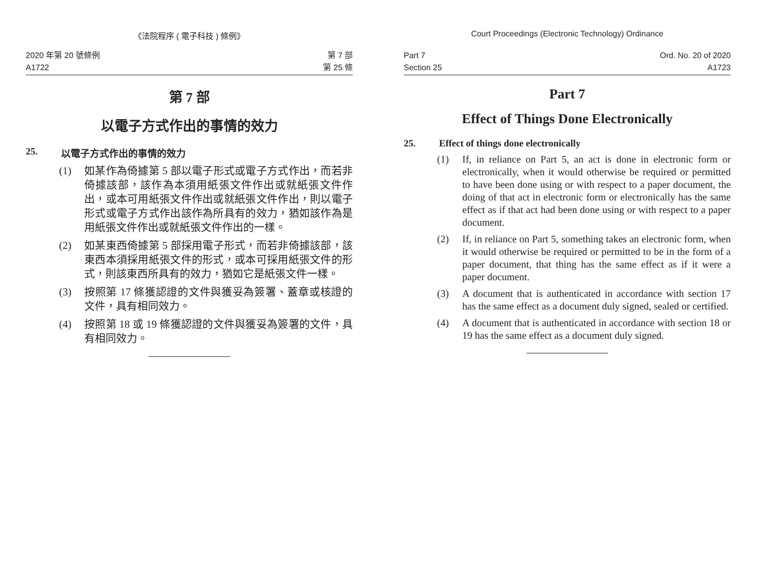《法院程序 ( 電子科技 ) 條例》
2020 年第 20 號條例
A1722
第 7 部
第 25 條
第 7 部
以電子方式作出的事情的效力
25. 以電子方式作出的事情的效力
(1) 如某作為倚據第 5 部以電子形式或電子方式作出，而若非倚據該部，該作為本須用紙張文件作出或就紙張文件作出，或本可用紙張文件作出或就紙張文件作出，則以電子形式或電子方式作出該作為所具有的效力，猶如該作為是用紙張文件作出或就紙張文件作出的一樣。
(2) 如某東西倚據第 5 部採用電子形式，而若非倚據該部，該東西本須採用紙張文件的形式，或本可採用紙張文件的形式，則該東西所具有的效力，猶如它是紙張文件一樣。
(3) 按照第 17 條獲認證的文件與獲妥為簽署、蓋章或核證的文件，具有相同效力。
(4) 按照第 18 或 19 條獲認證的文件與獲妥為簽署的文件，具有相同效力。
Court Proceedings (Electronic Technology) Ordinance
Part 7
Section 25
Ord. No. 20 of 2020
A1723
Part 7
Effect of Things Done Electronically
25. Effect of things done electronically
(1) If, in reliance on Part 5, an act is done in electronic form or electronically, when it would otherwise be required or permitted to have been done using or with respect to a paper document, the doing of that act in electronic form or electronically has the same effect as if that act had been done using or with respect to a paper document.
(2) If, in reliance on Part 5, something takes an electronic form, when it would otherwise be required or permitted to be in the form of a paper document, that thing has the same effect as if it were a paper document.
(3) A document that is authenticated in accordance with section 17 has the same effect as a document duly signed, sealed or certified.
(4) A document that is authenticated in accordance with section 18 or 19 has the same effect as a document duly signed.